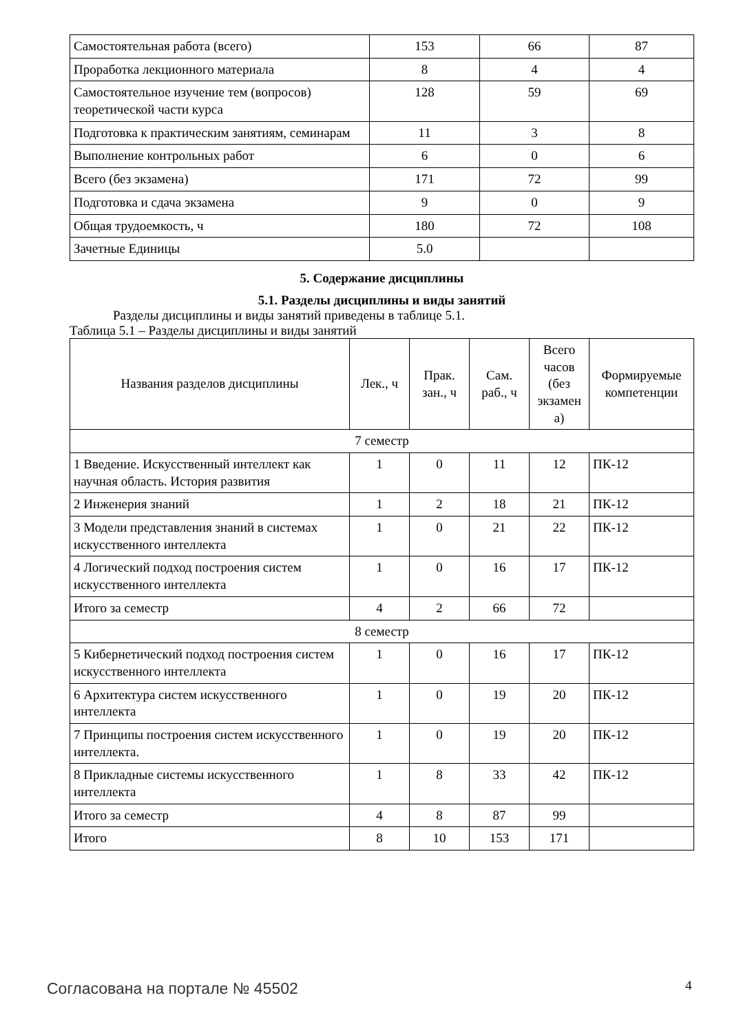| Самостоятельная работа (всего) | 153 | 66 | 87 |
| Проработка лекционного материала | 8 | 4 | 4 |
| Самостоятельное изучение тем (вопросов) теоретической части курса | 128 | 59 | 69 |
| Подготовка к практическим занятиям, семинарам | 11 | 3 | 8 |
| Выполнение контрольных работ | 6 | 0 | 6 |
| Всего (без экзамена) | 171 | 72 | 99 |
| Подготовка и сдача экзамена | 9 | 0 | 9 |
| Общая трудоемкость, ч | 180 | 72 | 108 |
| Зачетные Единицы | 5.0 | | |
5. Содержание дисциплины
5.1. Разделы дисциплины и виды занятий
Разделы дисциплины и виды занятий приведены в таблице 5.1.
Таблица 5.1 – Разделы дисциплины и виды занятий
| Названия разделов дисциплины | Лек., ч | Прак. зан., ч | Сам. раб., ч | Всего часов (без экзамен а) | Формируемые компетенции |
| --- | --- | --- | --- | --- | --- |
| 7 семестр | | | | | |
| 1 Введение. Искусственный интеллект как научная область. История развития | 1 | 0 | 11 | 12 | ПК-12 |
| 2 Инженерия знаний | 1 | 2 | 18 | 21 | ПК-12 |
| 3 Модели представления знаний в системах искусственного интеллекта | 1 | 0 | 21 | 22 | ПК-12 |
| 4 Логический подход построения систем искусственного интеллекта | 1 | 0 | 16 | 17 | ПК-12 |
| Итого за семестр | 4 | 2 | 66 | 72 | |
| 8 семестр | | | | | |
| 5 Кибернетический подход построения систем искусственного интеллекта | 1 | 0 | 16 | 17 | ПК-12 |
| 6 Архитектура систем искусственного интеллекта | 1 | 0 | 19 | 20 | ПК-12 |
| 7 Принципы построения систем искусственного интеллекта. | 1 | 0 | 19 | 20 | ПК-12 |
| 8 Прикладные системы искусственного интеллекта | 1 | 8 | 33 | 42 | ПК-12 |
| Итого за семестр | 4 | 8 | 87 | 99 | |
| Итого | 8 | 10 | 153 | 171 | |
Согласована на портале № 45502 4